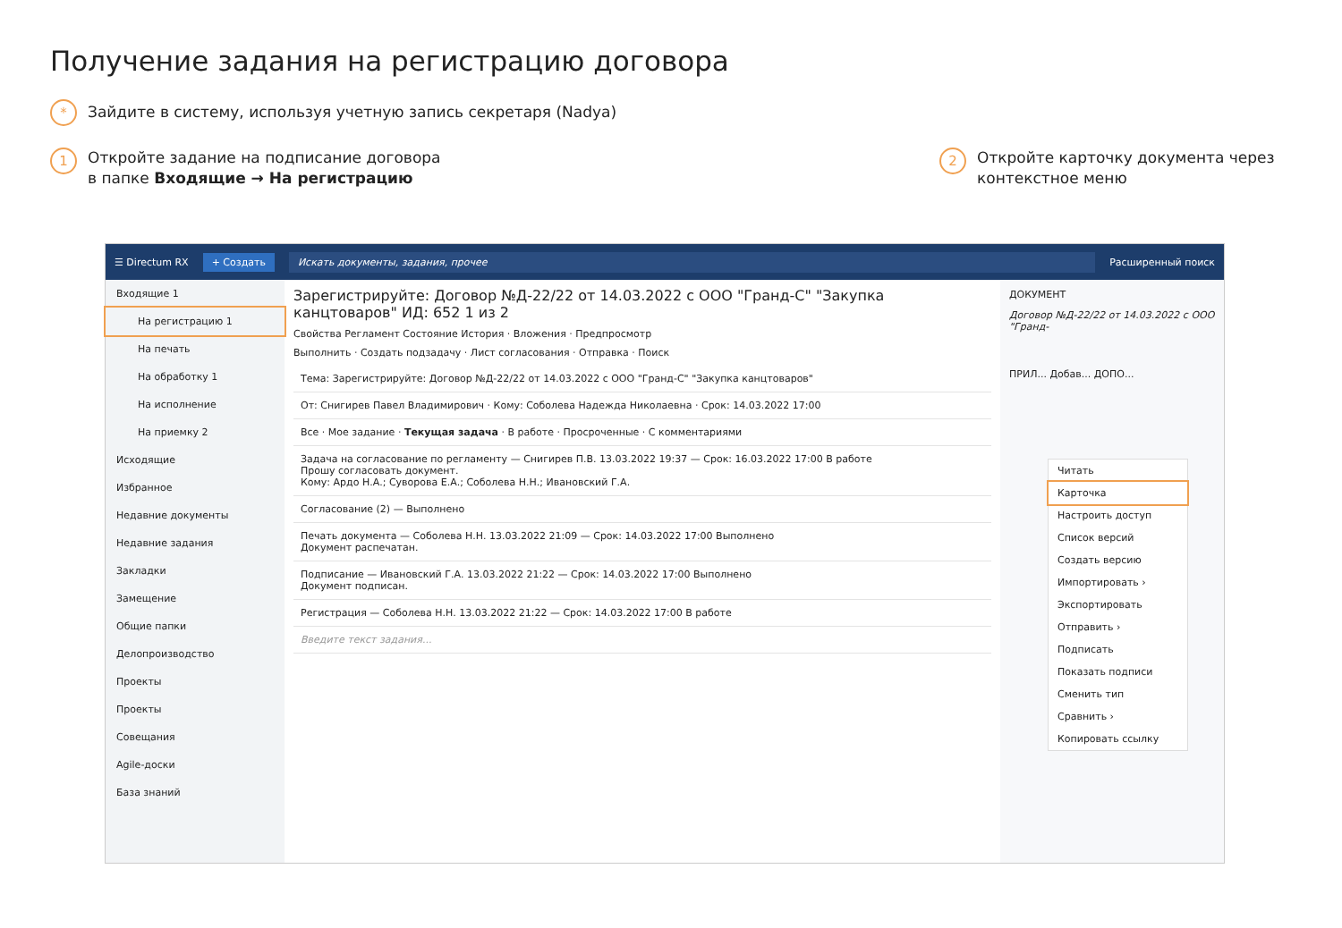Получение задания на регистрацию договора
* Зайдите в систему, используя учетную запись секретаря (Nadya)
1
Откройте задание на подписание договора
в папке Входящие → На регистрацию
2
Откройте карточку документа через
контекстное меню
☰ Directum RX + Создать Искать документы, задания, прочее Расширенный поиск
Входящие 1
На регистрацию 1
На печать
На обработку 1
На исполнение
На приемку 2
Исходящие
Избранное
Недавние документы
Недавние задания
Закладки
Замещение
Общие папки
Делопроизводство
Проекты
Проекты
Совещания
Agile-доски
База знаний
Зарегистрируйте: Договор №Д-22/22 от 14.03.2022 с ООО "Гранд-С" "Закупка канцтоваров" ИД: 652 1 из 2
Свойства Регламент Состояние История · Вложения · Предпросмотр
Выполнить · Создать подзадачу · Лист согласования · Отправка · Поиск
Тема: Зарегистрируйте: Договор №Д-22/22 от 14.03.2022 с ООО "Гранд-С" "Закупка канцтоваров"
От: Снигирев Павел Владимирович · Кому: Соболева Надежда Николаевна · Срок: 14.03.2022 17:00
Все · Мое задание · Текущая задача · В работе · Просроченные · С комментариями
Задача на согласование по регламенту — Снигирев П.В. 13.03.2022 19:37 — Срок: 16.03.2022 17:00 В работе
Прошу согласовать документ.
Кому: Ардо Н.А.; Суворова Е.А.; Соболева Н.Н.; Ивановский Г.А.
Согласование (2) — Выполнено
Печать документа — Соболева Н.Н. 13.03.2022 21:09 — Срок: 14.03.2022 17:00 Выполнено
Документ распечатан.
Подписание — Ивановский Г.А. 13.03.2022 21:22 — Срок: 14.03.2022 17:00 Выполнено
Документ подписан.
Регистрация — Соболева Н.Н. 13.03.2022 21:22 — Срок: 14.03.2022 17:00 В работе
Введите текст задания...
ДОКУМЕНТ
Договор №Д-22/22 от 14.03.2022 с ООО "Гранд-
ПРИЛ... Добав... ДОПО...
Читать
Карточка
Настроить доступ
Список версий
Создать версию
Импортировать ›
Экспортировать
Отправить ›
Подписать
Показать подписи
Сменить тип
Сравнить ›
Копировать ссылку